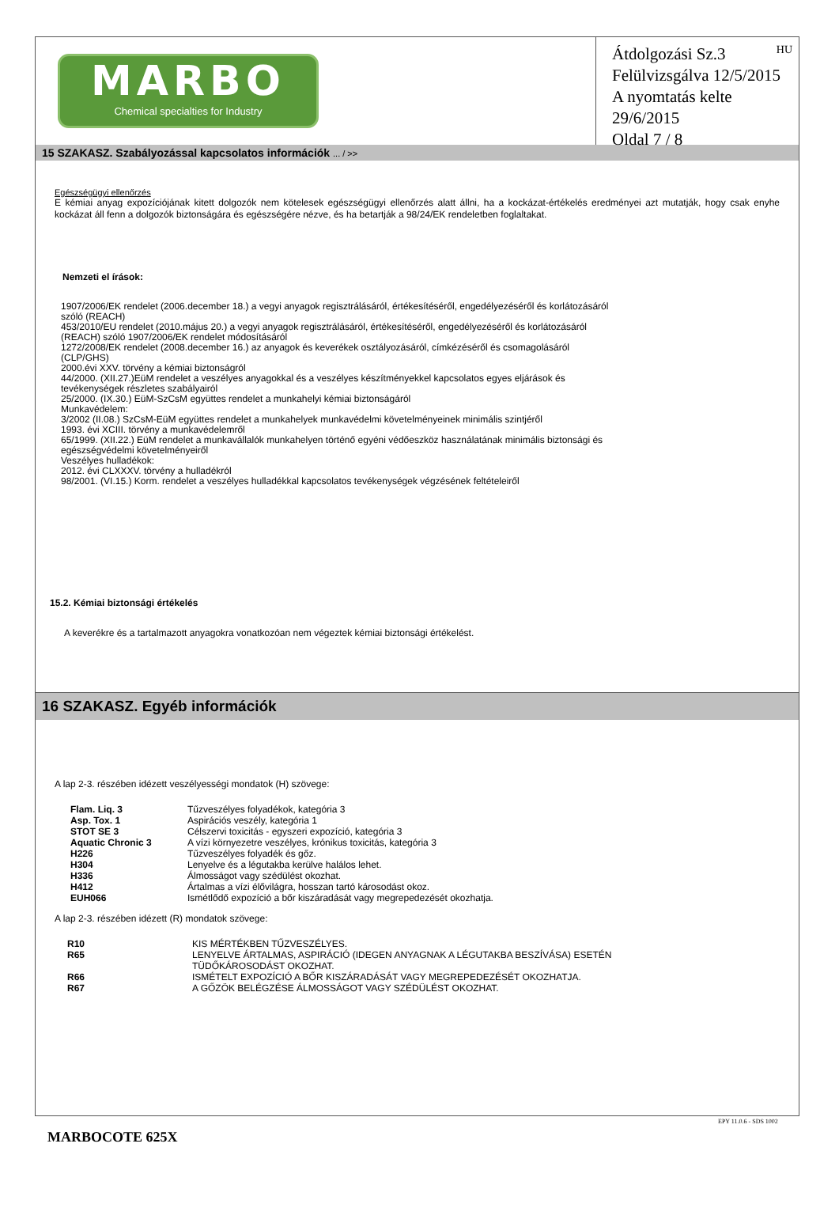MARBO
Chemical specialties for Industry
HU Átdolgozási Sz.3
Felülvizsgálva 12/5/2015
A nyomtatás kelte 29/6/2015
Oldal 7 / 8
15 SZAKASZ. Szabályozással kapcsolatos információk ... / >>
Egészségügyi ellenőrzés
E kémiai anyag expozíciójának kitett dolgozók nem kötelesek egészségügyi ellenőrzés alatt állni, ha a kockázat-értékelés eredményei azt mutatják, hogy csak enyhe kockázat áll fenn a dolgozók biztonságára és egészségére nézve, és ha betartják a 98/24/EK rendeletben foglaltakat.
Nemzeti el írások:
1907/2006/EK rendelet (2006.december 18.) a vegyi anyagok regisztrálásáról, értékesítéséről, engedélyezéséről és korlátozásáról
szóló (REACH)
453/2010/EU rendelet (2010.május 20.) a vegyi anyagok regisztrálásáról, értékesítéséről, engedélyezéséről és korlátozásáról
(REACH) szóló 1907/2006/EK rendelet módosításáról
1272/2008/EK rendelet (2008.december 16.) az anyagok és keverékek osztályozásáról, címkézéséről és csomagolásáról
(CLP/GHS)
2000.évi XXV. törvény a kémiai biztonságról
44/2000. (XII.27.)EüM rendelet a veszélyes anyagokkal és a veszélyes készítményekkel kapcsolatos egyes eljárások és
tevékenységek részletes szabályairól
25/2000. (IX.30.) EüM-SzCsM együttes rendelet a munkahelyi kémiai biztonságáról
Munkavédelem:
3/2002 (II.08.) SzCsM-EüM együttes rendelet a munkahelyek munkavédelmi követelményeinek minimális szintjéről
1993. évi XCIII. törvény a munkavédelemről
65/1999. (XII.22.) EüM rendelet a munkavállalók munkahelyen történő egyéni védőeszköz használatának minimális biztonsági és
egészségvédelmi követelményeiről
Veszélyes hulladékok:
2012. évi CLXXXV. törvény a hulladékról
98/2001. (VI.15.) Korm. rendelet a veszélyes hulladékkal kapcsolatos tevékenységek végzésének feltételeiről
15.2. Kémiai biztonsági értékelés
A keverékre és a tartalmazott anyagokra vonatkozóan nem végeztek kémiai biztonsági értékelést.
16 SZAKASZ. Egyéb információk
A lap 2-3. részében idézett veszélyességi mondatok (H) szövege:
| Flam. Liq. 3 | Tűzveszélyes folyadékok, kategória 3 |
| Asp. Tox. 1 | Aspirációs veszély, kategória 1 |
| STOT SE 3 | Célszervi toxicitás - egyszeri expozíció, kategória 3 |
| Aquatic Chronic 3 | A vízi környezetre veszélyes, krónikus toxicitás, kategória 3 |
| H226 | Tűzveszélyes folyadék és gőz. |
| H304 | Lenyelve és a légutakba kerülve halálos lehet. |
| H336 | Álmosságot vagy szédülést okozhat. |
| H412 | Ártalmas a vízi élővilágra, hosszan tartó károsodást okoz. |
| EUH066 | Ismétlődő expozíció a bőr kiszáradását vagy megrepedezését okozhatja. |
A lap 2-3. részében idézett (R) mondatok szövege:
| R10 | KIS MÉRTÉKBEN TŰZVESZÉLYES. |
| R65 | LENYELVE ÁRTALMAS, ASPIRÁCIÓ (IDEGEN ANYAGNAK A LÉGUTAKBA BESZÍVÁSA) ESETÉN TÜDŐKÁROSODÁST OKOZHAT. |
| R66 | ISMÉTELT EXPOZÍCIÓ A BŐR KISZÁRADÁSÁT VAGY MEGREPEDEZÉSÉT OKOZHATJA. |
| R67 | A GŐZÖK BELÉGZÉSE ÁLMOSSÁGOT VAGY SZÉDÜLÉST OKOZHAT. |
EPY 11.0.6 - SDS 1002
MARBOCOTE 625X